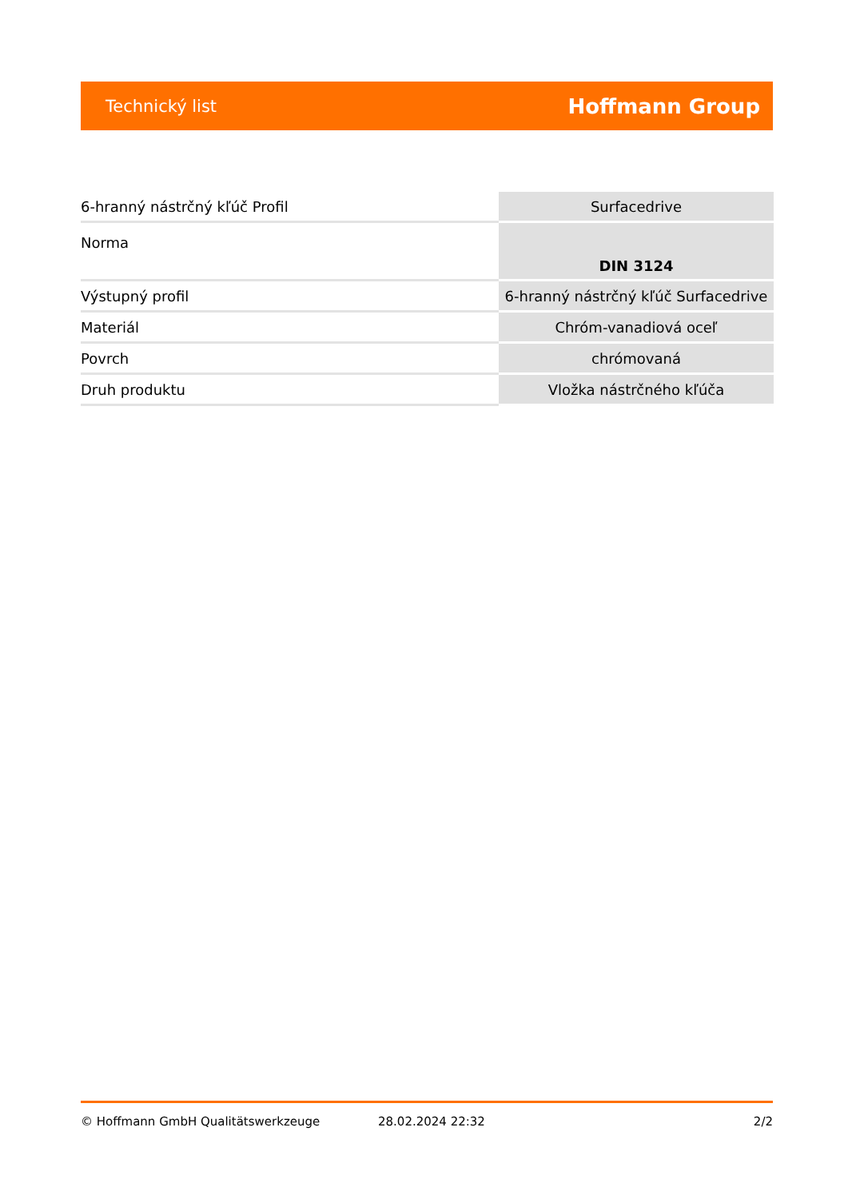Technický list Hoffmann Group
| 6-hranný nástrčný kľúč Profil | Surfacedrive |
| Norma | DIN 3124 |
| Výstupný profil | 6-hranný nástrčný kľúč Surfacedrive |
| Materiál | Chróm-vanadiová oceľ |
| Povrch | chrómovaná |
| Druh produktu | Vložka nástrčného kľúča |
© Hoffmann GmbH Qualitätswerkzeuge 28.02.2024 22:32 2/2